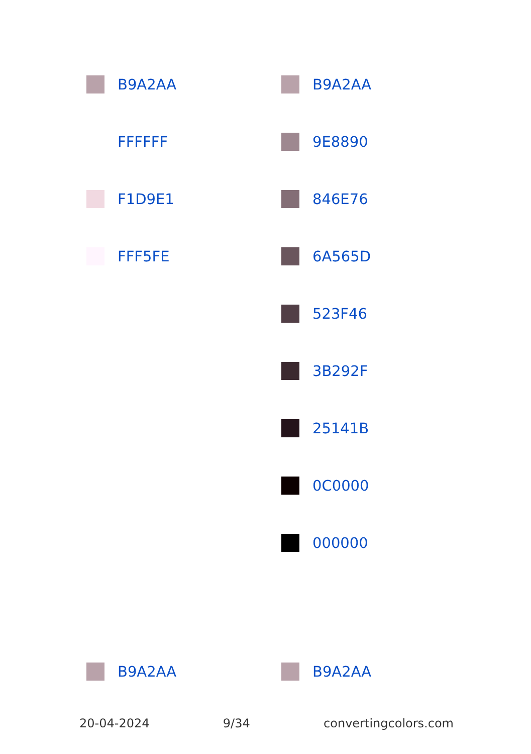B9A2AA
FFFFFF
F1D9E1
FFF5FE
B9A2AA
9E8890
846E76
6A565D
523F46
3B292F
25141B
0C0000
000000
B9A2AA B9A2AA
20-04-2024 9/34 convertingcolors.com